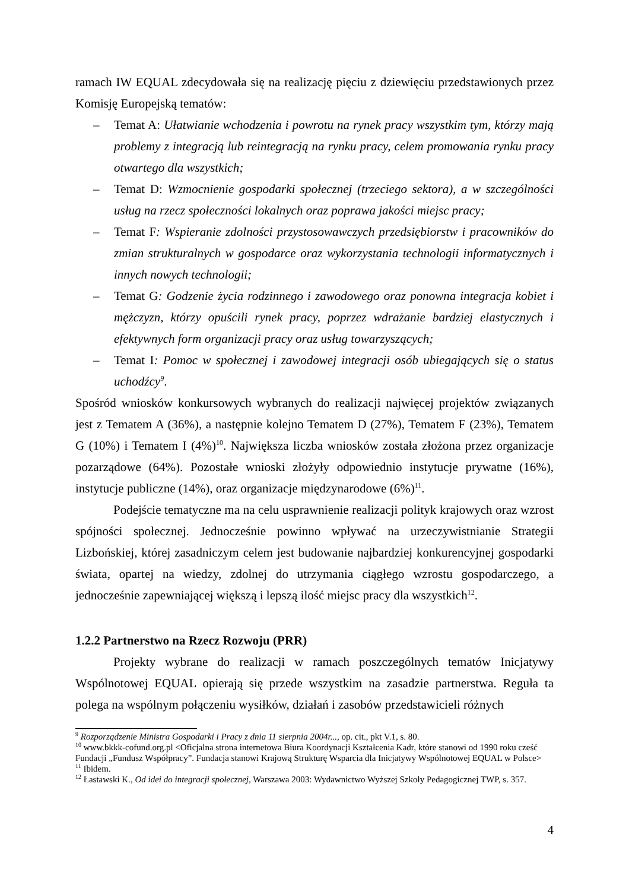ramach IW EQUAL zdecydowała się na realizację pięciu z dziewięciu przedstawionych przez Komisję Europejską tematów:
– Temat A: Ułatwianie wchodzenia i powrotu na rynek pracy wszystkim tym, którzy mają problemy z integracją lub reintegracją na rynku pracy, celem promowania rynku pracy otwartego dla wszystkich;
– Temat D: Wzmocnienie gospodarki społecznej (trzeciego sektora), a w szczególności usług na rzecz społeczności lokalnych oraz poprawa jakości miejsc pracy;
– Temat F: Wspieranie zdolności przystosowawczych przedsiębiorstw i pracowników do zmian strukturalnych w gospodarce oraz wykorzystania technologii informatycznych i innych nowych technologii;
– Temat G: Godzenie życia rodzinnego i zawodowego oraz ponowna integracja kobiet i mężczyzn, którzy opuścili rynek pracy, poprzez wdrażanie bardziej elastycznych i efektywnych form organizacji pracy oraz usług towarzyszących;
– Temat I: Pomoc w społecznej i zawodowej integracji osób ubiegających się o status uchodźcy<sup>9</sup>.
Spośród wniosków konkursowych wybranych do realizacji najwięcej projektów związanych jest z Tematem A (36%), a następnie kolejno Tematem D (27%), Tematem F (23%), Tematem G (10%) i Tematem I (4%)<sup>10</sup>. Największa liczba wniosków została złożona przez organizacje pozarządowe (64%). Pozostałe wnioski złożyły odpowiednio instytucje prywatne (16%), instytucje publiczne (14%), oraz organizacje międzynarodowe (6%)<sup>11</sup>.
Podejście tematyczne ma na celu usprawnienie realizacji polityk krajowych oraz wzrost spójności społecznej. Jednocześnie powinno wpływać na urzeczywistnianie Strategii Lizbońskiej, której zasadniczym celem jest budowanie najbardziej konkurencyjnej gospodarki świata, opartej na wiedzy, zdolnej do utrzymania ciągłego wzrostu gospodarczego, a jednocześnie zapewniającej większą i lepszą ilość miejsc pracy dla wszystkich<sup>12</sup>.
1.2.2 Partnerstwo na Rzecz Rozwoju (PRR)
Projekty wybrane do realizacji w ramach poszczególnych tematów Inicjatywy Wspólnotowej EQUAL opierają się przede wszystkim na zasadzie partnerstwa. Reguła ta polega na wspólnym połączeniu wysiłków, działań i zasobów przedstawicieli różnych
<sup>9</sup> Rozporządzenie Ministra Gospodarki i Pracy z dnia 11 sierpnia 2004r..., op. cit., pkt V.1, s. 80.
<sup>10</sup> www.bkkk-cofund.org.pl <Oficjalna strona internetowa Biura Koordynacji Kształcenia Kadr, które stanowi od 1990 roku cześć Fundacji „Fundusz Współpracy”. Fundacja stanowi Krajową Strukturę Wsparcia dla Inicjatywy Wspólnotowej EQUAL w Polsce>
<sup>11</sup> Ibidem.
<sup>12</sup> Łastawski K., Od idei do integracji społecznej, Warszawa 2003: Wydawnictwo Wyższej Szkoły Pedagogicznej TWP, s. 357.
4